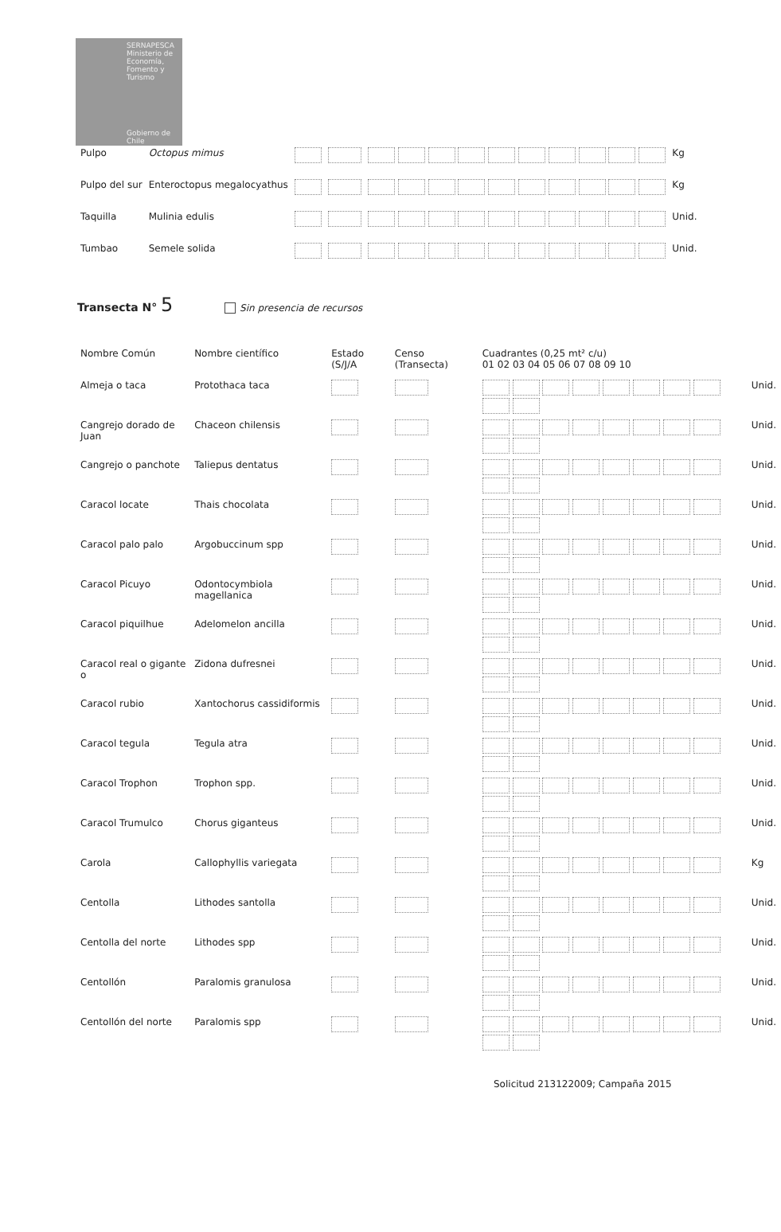SERNAPESCA
Ministerio de Economía, Fomento y Turismo
Gobierno de Chile
| Pulpo | Octopus mimus | | | | Kg |
| Pulpo del sur | Enteroctopus megalocyathus | | | | Kg |
| Taquilla | Mulinia edulis | | | | Unid. |
| Tumbao | Semele solida | | | | Unid. |
Transecta N° 5 Sin presencia de recursos
| Nombre Común | Nombre científico | Estado (S/J/A | Censo (Transecta) | Cuadrantes (0,25 mt² c/u) 01 02 03 04 05 06 07 08 09 10 | |
| --- | --- | --- | --- | --- | --- |
| Almeja o taca | Protothaca taca | | | | Unid. |
| Cangrejo dorado de Juan | Chaceon chilensis | | | | Unid. |
| Cangrejo o panchote | Taliepus dentatus | | | | Unid. |
| Caracol locate | Thais chocolata | | | | Unid. |
| Caracol palo palo | Argobuccinum spp | | | | Unid. |
| Caracol Picuyo | Odontocymbiola magellanica | | | | Unid. |
| Caracol piquilhue | Adelomelon ancilla | | | | Unid. |
| Caracol real o gigante o | Zidona dufresnei | | | | Unid. |
| Caracol rubio | Xantochorus cassidiformis | | | | Unid. |
| Caracol tegula | Tegula atra | | | | Unid. |
| Caracol Trophon | Trophon spp. | | | | Unid. |
| Caracol Trumulco | Chorus giganteus | | | | Unid. |
| Carola | Callophyllis variegata | | | | Kg |
| Centolla | Lithodes santolla | | | | Unid. |
| Centolla del norte | Lithodes spp | | | | Unid. |
| Centollón | Paralomis granulosa | | | | Unid. |
| Centollón del norte | Paralomis spp | | | | Unid. |
Solicitud 213122009; Campaña 2015